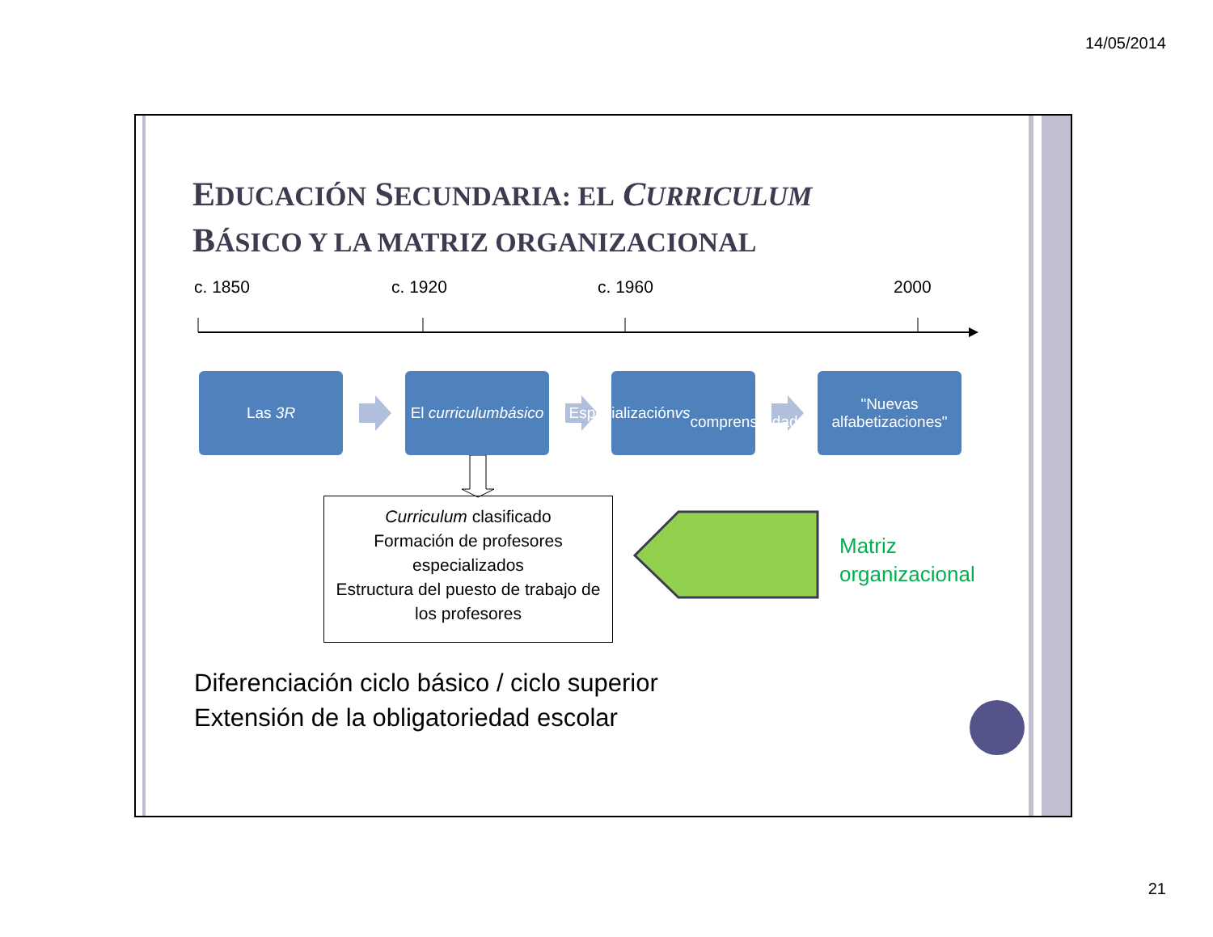14/05/2014
EDUCACIÓN SECUNDARIA: EL CURRICULUM
BÁSICO Y LA MATRIZ ORGANIZACIONAL
c. 1850 c. 1920 c. 1960 2000
Las 3R
El curriculum
básico
Especialización vs
comprensividad
"Nuevas
alfabetizaciones"
Curriculum clasificado
Formación de profesores especializados
Estructura del puesto de trabajo de los profesores
Matriz
organizacional
Diferenciación ciclo básico / ciclo superior
Extensión de la obligatoriedad escolar
21